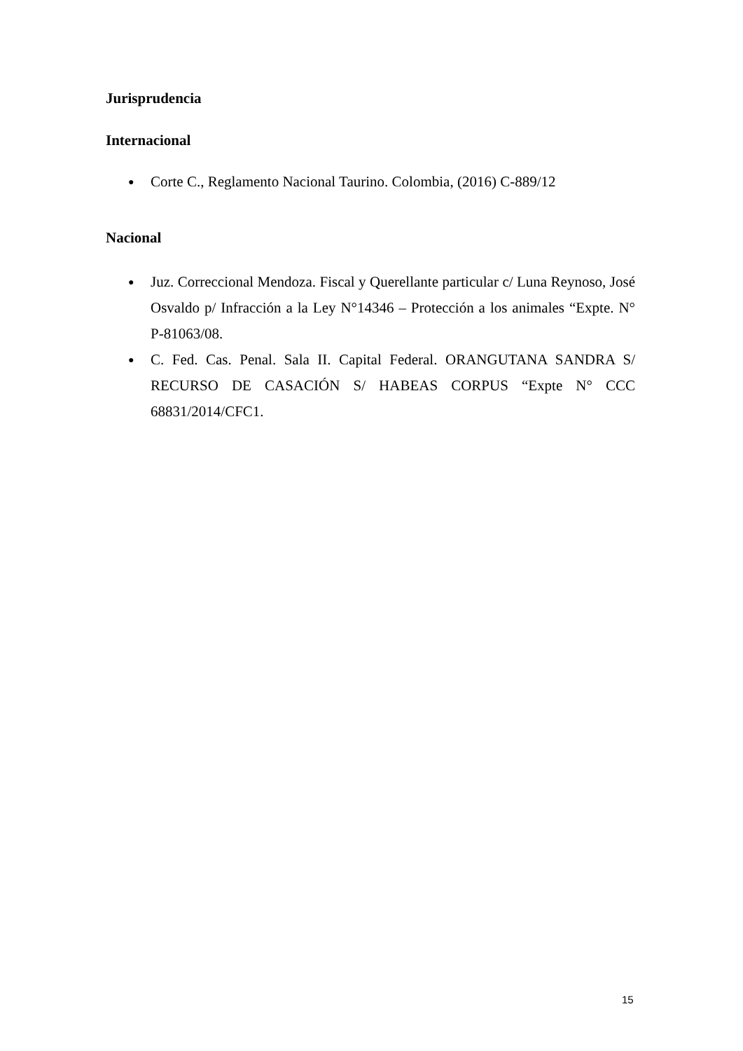Jurisprudencia
Internacional
● Corte C., Reglamento Nacional Taurino. Colombia, (2016) C-889/12
Nacional
● Juz. Correccional Mendoza. Fiscal y Querellante particular c/ Luna Reynoso, José Osvaldo p/ Infracción a la Ley N°14346 – Protección a los animales “Expte. N° P-81063/08.
● C. Fed. Cas. Penal. Sala II. Capital Federal. ORANGUTANA SANDRA S/ RECURSO DE CASACIÓN S/ HABEAS CORPUS “Expte N° CCC 68831/2014/CFC1.
15